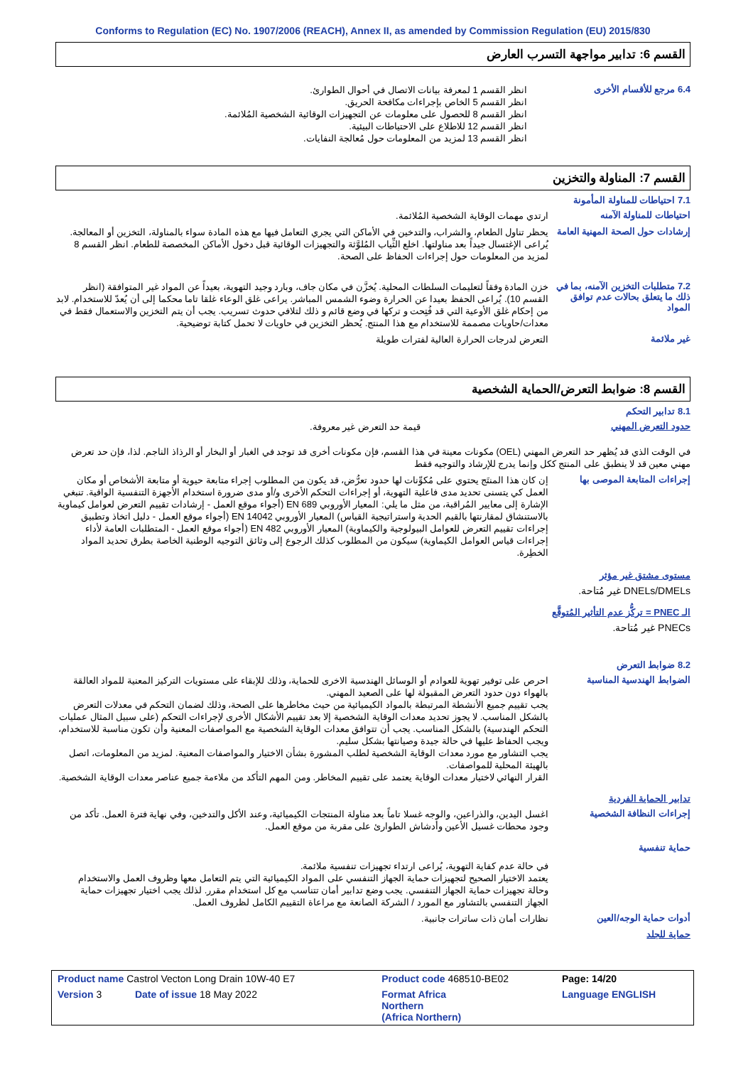Conforms to Regulation (EC) No. 1907/2006 (REACH), Annex II, as amended by Commission Regulation (EU) 2015/830
القسم 6: تدابير مواجهة التسرب العارض
6.4 مرجع للأقسام الأخرى
انظر القسم 1 لمعرفة بيانات الاتصال في أحوال الطوارئ.
انظر القسم 5 الخاص بإجراءات مكافحة الحريق.
انظر القسم 8 للحصول على معلومات عن التجهيزات الوقائية الشخصية المُلائمة.
انظر القسم 12 للاطلاع على الاحتياطات البيئية.
انظر القسم 13 لمزيد من المعلومات حول مُعالجة النفايات.
القسم 7: المناولة والتخزين
7.1 احتياطات للمناولة المأمونة
احتياطات للمناولة الآمنه
ارتدي مهمات الوقاية الشخصية المُلائمة.
إرشادات حول الصحة المهنية العامة
يحظر تناول الطعام، والشراب، والتدخين في الأماكن التي يجري التعامل فيها مع هذه المادة سواء بالمناولة، التخزين أو المعالجة. يُراعى الإغتسال جيداً بعد مناولتها. اخلع الثِّياب المُلوَّثة والتجهيزات الوقائية قبل دخول الأماكن المخصصة للطعام. انظر القسم 8 لمزيد من المعلومات حول إجراءات الحفاظ على الصحة.
7.2 متطلبات التخزين الآمنه، بما في ذلك ما يتعلق بحالات عدم توافق المواد
خزن المادة وفقاً لتعليمات السلطات المحلية. يُخزَّن في مكان جاف، وبارد وجيد التهوية، بعيداً عن المواد غير المتوافقة (انظر القسم 10). يُراعى الحفظ بعيدا عن الحرارة وضوء الشمس المباشر. يراعى غلق الوعاء غلقا تاما محكما إلى أن يُعدّ للاستخدام. لابد من إحكام غلق الأوعية التي قد فُتِحت و تركها في وضع قائم و ذلك لتلافي حدوث تسريب. يجب أن يتم التخزين والاستعمال فقط في معدات/حاويات مصممة للاستخدام مع هذا المنتج. يُحظر التخزين في حاويات لا تحمل كتابة توضيحية.
غير ملائمة
التعرض لدرجات الحرارة العالية لفترات طويلة
القسم 8: ضوابط التعرض/الحماية الشخصية
8.1 تدابير التحكم
حدود التعرض المهني
قيمة حد التعرض غير معروفة.
في الوقت الذي قد يُظهر حد التعرض المهني (OEL) مكونات معينة في هذا القسم، فإن مكونات أخرى قد توجد في الغبار أو البخار أو الرذاذ الناجم. لذا، فإن حد تعرض مهني معين قد لا ينطبق على المنتج ككل وإنما يدرج للإرشاد والتوجيه فقط
إجراءات المتابعة الموصى بها
إن كان هذا المنتَج يحتوي على مُكوِّنات لها حدود تعرُّض، قد يكون من المطلوب إجراء متابعة حيوية أو متابعة الأشخاص أو مكان العمل كي يتسنى تحديد مدى فاعلية التهوية، أو إجراءات التحكم الأخرى و/أو مدى ضرورة استخدام الأجهزة التنفسية الواقية. تنبغي الإشارة إلى معايير المُراقبة، من مثل ما يلي: المعيار الأوروبي EN 689 (أجواء موقع العمل - إرشادات تقييم التعرض لعوامل كيماوية بالاستنشاق لمقارنتها بالقيم الحدية واستراتيجية القياس) المعيار الأوروبي EN 14042 (أجواء موقع العمل - دليل اتخاذ وتطبيق إجراءات تقييم التعرض للعوامل البيولوجية والكيماوية) المعيار الأوروبي EN 482 (أجواء موقع العمل - المتطلبات العامة لأداء إجراءات قياس العوامل الكيماوية) سيكون من المطلوب كذلك الرجوع إلى وثائق التوجيه الوطنية الخاصة بطرق تحديد المواد الخطِرة.
مستوى مشتق غير مؤثر
DNELs/DMELs غير مُتاحة.
الـ PNEC = تركُّز عدم التأثير المُتوقَّع
PNECs غير مُتاحة.
8.2 ضوابط التعرض
الضوابط الهندسية المناسبة
احرص على توفير تهوية للعوادم أو الوسائل الهندسية الاخرى للحماية، وذلك للإبقاء على مستويات التركيز المعنية للمواد العالقة بالهواء دون حدود التعرض المقبولة لها على الصعيد المهني.
يجب تقييم جميع الأنشطة المرتبطة بالمواد الكيميائية من حيث مخاطرها على الصحة، وذلك لضمان التحكم في معدلات التعرض بالشكل المناسب. لا يجوز تحديد معدات الوقاية الشخصية إلا بعد تقييم الأشكال الأخرى لإجراءات التحكم (على سبيل المثال عمليات التحكم الهندسية) بالشكل المناسب. يجب أن تتوافق معدات الوقاية الشخصية مع المواصفات المعنية وأن تكون مناسبة للاستخدام، ويجب الحفاظ عليها في حالة جيدة وصيانتها بشكل سليم.
يجب التشاور مع مورد معدات الوقاية الشخصية لطلب المشورة بشأن الاختيار والمواصفات المعنية. لمزيد من المعلومات، اتصل بالهيئة المحلية للمواصفات.
القرار النهائي لاختيار معدات الوقاية يعتمد على تقييم المخاطر. ومن المهم التأكد من ملاءمة جميع عناصر معدات الوقاية الشخصية.
تدابير الحماية الفردية
إجراءات النظافة الشخصية
اغسل اليدين، والذراعين، والوجه غسلا تاماً بعد مناولة المنتجات الكيميائية، وعند الأكل والتدخين، وفي نهاية فترة العمل. تأكد من وجود محطات غسيل الأعين وأدشاش الطوارئ على مقربة من موقع العمل.
حماية تنفسية
في حالة عدم كفاية التهوية، يُراعى ارتداء تجهيزات تنفسية ملائمة.
يعتمد الاختيار الصحيح لتجهيزات حماية الجهاز التنفسي على المواد الكيميائية التي يتم التعامل معها وظروف العمل والاستخدام وحالة تجهيزات حماية الجهاز التنفسي. يجب وضع تدابير أمان تتناسب مع كل استخدام مقرر. لذلك يجب اختيار تجهيزات حماية الجهاز التنفسي بالتشاور مع المورد / الشركة الصانعة مع مراعاة التقييم الكامل لظروف العمل.
أدوات حماية الوجه/العين
نظارات أمان ذات ساترات جانبية.
حماية للجلد
| Product name Castrol Vecton Long Drain 10W-40 E7 | Product code 468510-BE02 | Page: 14/20 |
| Version 3 Date of issue 18 May 2022 | Format Africa Northern (Africa Northern) | Language ENGLISH |